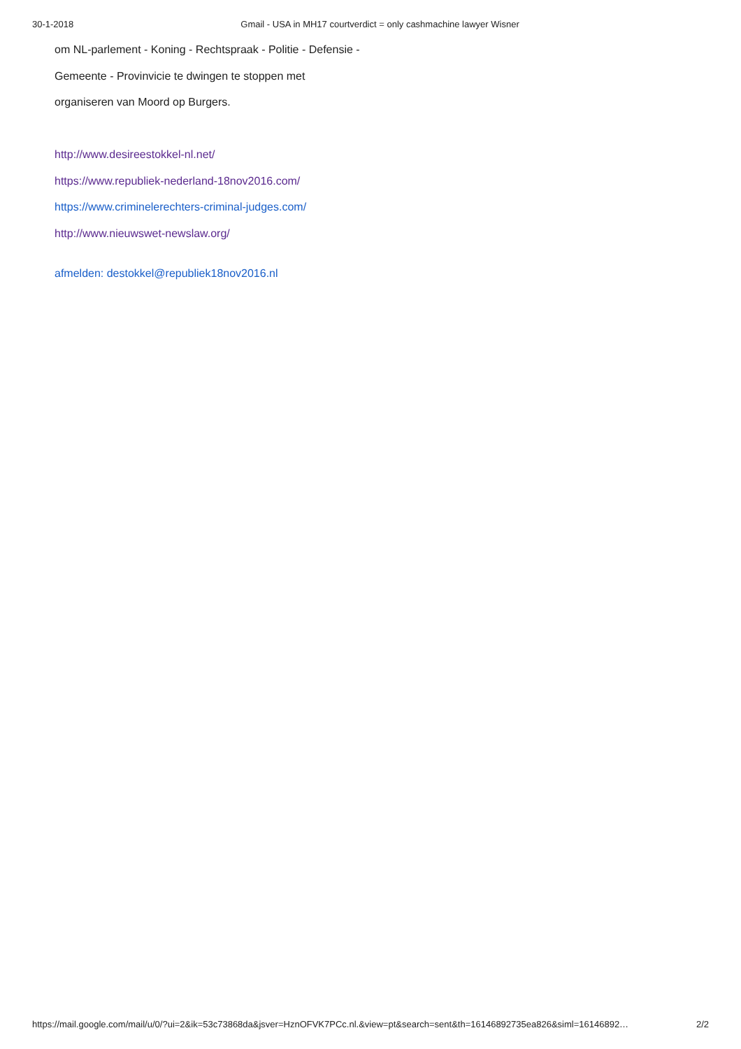30-1-2018 Gmail - USA in MH17 courtverdict = only cashmachine lawyer Wisner
om NL-parlement - Koning - Rechtspraak - Politie - Defensie -
Gemeente - Provinvicie te dwingen te stoppen met
organiseren van Moord op Burgers.
http://www.desireestokkel-nl.net/
https://www.republiek-nederland-18nov2016.com/
https://www.criminelerechters-criminal-judges.com/
http://www.nieuwswet-newslaw.org/
afmelden: destokkel@republiek18nov2016.nl
https://mail.google.com/mail/u/0/?ui=2&ik=53c73868da&jsver=HznOFVK7PCc.nl.&view=pt&search=sent&th=16146892735ea826&siml=16146892… 2/2